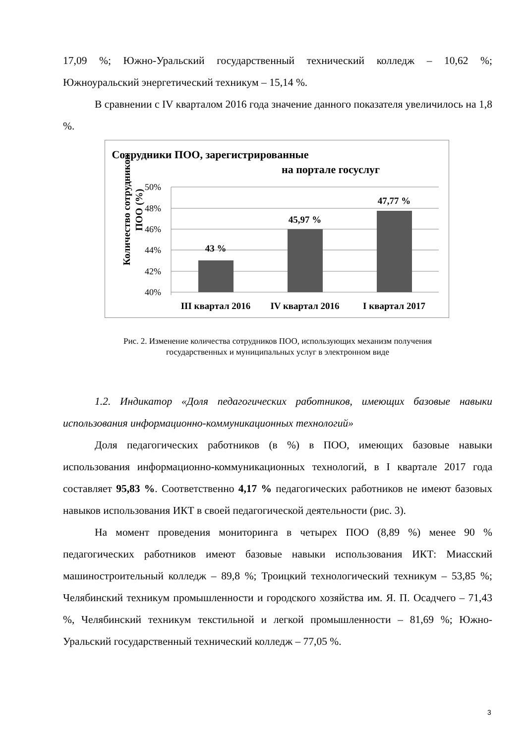17,09 %; Южно-Уральский государственный технический колледж – 10,62 %; Южноуральский энергетический техникум – 15,14 %.
В сравнении с IV кварталом 2016 года значение данного показателя увеличилось на 1,8 %.
Сотрудники ПОО, зарегистрированные
на портале госуслуг
Количество сотрудников
ПОО (%)
50%
48%
46%
44%
42%
40%
43 %
45,97 %
47,77 %
III квартал 2016
IV квартал 2016
I квартал 2017
Рис. 2. Изменение количества сотрудников ПОО, использующих механизм получения
государственных и муниципальных услуг в электронном виде
1.2. Индикатор «Доля педагогических работников, имеющих базовые навыки использования информационно-коммуникационных технологий»
Доля педагогических работников (в %) в ПОО, имеющих базовые навыки использования информационно-коммуникационных технологий, в I квартале 2017 года составляет 95,83 %. Соответственно 4,17 % педагогических работников не имеют базовых навыков использования ИКТ в своей педагогической деятельности (рис. 3).
На момент проведения мониторинга в четырех ПОО (8,89 %) менее 90 % педагогических работников имеют базовые навыки использования ИКТ: Миасский машиностроительный колледж – 89,8 %; Троицкий технологический техникум – 53,85 %; Челябинский техникум промышленности и городского хозяйства им. Я. П. Осадчего – 71,43 %, Челябинский техникум текстильной и легкой промышленности – 81,69 %; Южно-Уральский государственный технический колледж – 77,05 %.
3